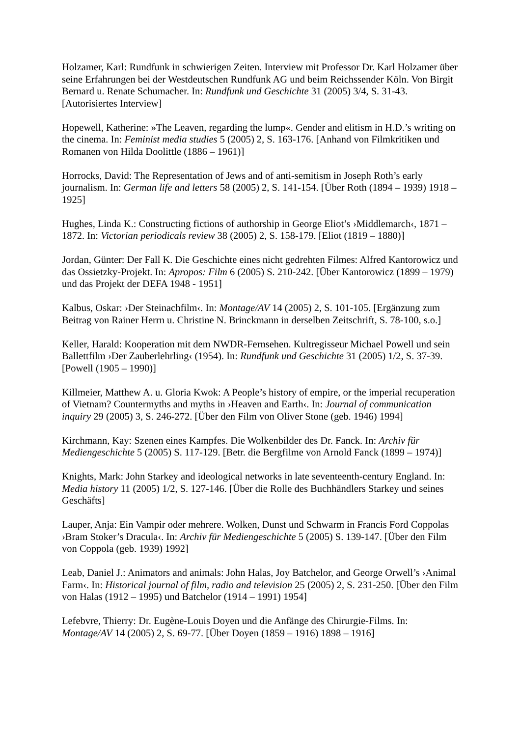Holzamer, Karl: Rundfunk in schwierigen Zeiten. Interview mit Professor Dr. Karl Holzamer über seine Erfahrungen bei der Westdeutschen Rundfunk AG und beim Reichssender Köln. Von Birgit Bernard u. Renate Schumacher. In: Rundfunk und Geschichte 31 (2005) 3/4, S. 31-43. [Autorisiertes Interview]
Hopewell, Katherine: »The Leaven, regarding the lump«. Gender and elitism in H.D.’s writing on the cinema. In: Feminist media studies 5 (2005) 2, S. 163-176. [Anhand von Filmkritiken und Romanen von Hilda Doolittle (1886 – 1961)]
Horrocks, David: The Representation of Jews and of anti-semitism in Joseph Roth’s early journalism. In: German life and letters 58 (2005) 2, S. 141-154. [Über Roth (1894 – 1939) 1918 – 1925]
Hughes, Linda K.: Constructing fictions of authorship in George Eliot’s ›Middlemarch‹, 1871 – 1872. In: Victorian periodicals review 38 (2005) 2, S. 158-179. [Eliot (1819 – 1880)]
Jordan, Günter: Der Fall K. Die Geschichte eines nicht gedrehten Filmes: Alfred Kantorowicz und das Ossietzky-Projekt. In: Apropos: Film 6 (2005) S. 210-242. [Über Kantorowicz (1899 – 1979) und das Projekt der DEFA 1948 - 1951]
Kalbus, Oskar: ›Der Steinachfilm‹. In: Montage/AV 14 (2005) 2, S. 101-105. [Ergänzung zum Beitrag von Rainer Herrn u. Christine N. Brinckmann in derselben Zeitschrift, S. 78-100, s.o.]
Keller, Harald: Kooperation mit dem NWDR-Fernsehen. Kultregisseur Michael Powell und sein Ballettfilm ›Der Zauberlehrling‹ (1954). In: Rundfunk und Geschichte 31 (2005) 1/2, S. 37-39. [Powell (1905 – 1990)]
Killmeier, Matthew A. u. Gloria Kwok: A People’s history of empire, or the imperial recuperation of Vietnam? Countermyths and myths in ›Heaven and Earth‹. In: Journal of communication inquiry 29 (2005) 3, S. 246-272. [Über den Film von Oliver Stone (geb. 1946) 1994]
Kirchmann, Kay: Szenen eines Kampfes. Die Wolkenbilder des Dr. Fanck. In: Archiv für Mediengeschichte 5 (2005) S. 117-129. [Betr. die Bergfilme von Arnold Fanck (1899 – 1974)]
Knights, Mark: John Starkey and ideological networks in late seventeenth-century England. In: Media history 11 (2005) 1/2, S. 127-146. [Über die Rolle des Buchhändlers Starkey und seines Geschäfts]
Lauper, Anja: Ein Vampir oder mehrere. Wolken, Dunst und Schwarm in Francis Ford Coppolas ›Bram Stoker’s Dracula‹. In: Archiv für Mediengeschichte 5 (2005) S. 139-147. [Über den Film von Coppola (geb. 1939) 1992]
Leab, Daniel J.: Animators and animals: John Halas, Joy Batchelor, and George Orwell’s ›Animal Farm‹. In: Historical journal of film, radio and television 25 (2005) 2, S. 231-250. [Über den Film von Halas (1912 – 1995) und Batchelor (1914 – 1991) 1954]
Lefebvre, Thierry: Dr. Eugène-Louis Doyen und die Anfänge des Chirurgie-Films. In: Montage/AV 14 (2005) 2, S. 69-77. [Über Doyen (1859 – 1916) 1898 – 1916]